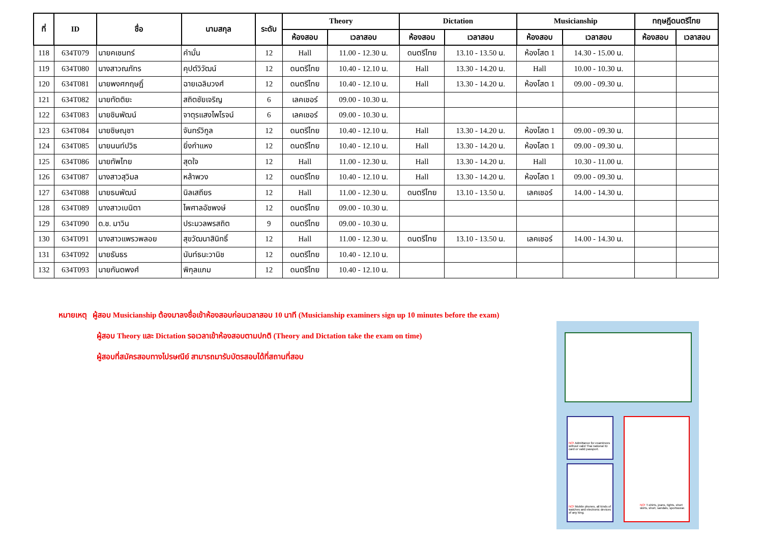| ที่ | ID | ชื่อ | นามสกุล | ระดับ | Theory | | Dictation | | Musicianship | | ทฤษฎีดนตรีไทย | |
| --- | --- | --- | --- | --- | --- | --- | --- | --- | --- | --- | --- | --- |
| | | | | | ห้องสอบ | เวลาสอบ | ห้องสอบ | เวลาสอบ | ห้องสอบ | เวลาสอบ | ห้องสอบ | เวลาสอบ |
| 118 | 634T079 | นายคเชนทร์ | คำมั่น | 12 | Hall | 11.00 - 12.30 น. | ดนตรีไทย | 13.10 - 13.50 น. | ห้องโสต 1 | 14.30 - 15.00 น. | | |
| 119 | 634T080 | นางสาวณภัทร | คุปต์วิวัฒน์ | 12 | ดนตรีไทย | 10.40 - 12.10 น. | Hall | 13.30 - 14.20 น. | Hall | 10.00 - 10.30 น. | | |
| 120 | 634T081 | นายพงศกฤษฎิ์ | ฉายเฉลิมวงศ์ | 12 | ดนตรีไทย | 10.40 - 12.10 น. | Hall | 13.30 - 14.20 น. | ห้องโสต 1 | 09.00 - 09.30 น. | | |
| 121 | 634T082 | นายทัตติยะ | สถิตชัยเจริญ | 6 | เลคเชอร์ | 09.00 - 10.30 น. | | | | | | |
| 122 | 634T083 | นายชินพัฒน์ | จาตุรแสงไพโรจน์ | 6 | เลคเชอร์ | 09.00 - 10.30 น. | | | | | | |
| 123 | 634T084 | นายชิษณุชา | จันทร์วิกูล | 12 | ดนตรีไทย | 10.40 - 12.10 น. | Hall | 13.30 - 14.20 น. | ห้องโสต 1 | 09.00 - 09.30 น. | | |
| 124 | 634T085 | นายนนท์ปวิธ | ยิ่งกำแหง | 12 | ดนตรีไทย | 10.40 - 12.10 น. | Hall | 13.30 - 14.20 น. | ห้องโสต 1 | 09.00 - 09.30 น. | | |
| 125 | 634T086 | นายทัพไทย | สุดใจ | 12 | Hall | 11.00 - 12.30 น. | Hall | 13.30 - 14.20 น. | Hall | 10.30 - 11.00 น. | | |
| 126 | 634T087 | นางสาวสุวิมล | หล้าพวง | 12 | ดนตรีไทย | 10.40 - 12.10 น. | Hall | 13.30 - 14.20 น. | ห้องโสต 1 | 09.00 - 09.30 น. | | |
| 127 | 634T088 | นายธนพัฒน์ | นิลเสถียร | 12 | Hall | 11.00 - 12.30 น. | ดนตรีไทย | 13.10 - 13.50 น. | เลคเชอร์ | 14.00 - 14.30 น. | | |
| 128 | 634T089 | นางสาวเบนิตา | ไพศาลอัชพงษ์ | 12 | ดนตรีไทย | 09.00 - 10.30 น. | | | | | | |
| 129 | 634T090 | ด.ช. มาวิน | ประมวลพรสถิต | 9 | ดนตรีไทย | 09.00 - 10.30 น. | | | | | | |
| 130 | 634T091 | นางสาวแพรวพลอย | สุขวัฒนาสินิทธิ์ | 12 | Hall | 11.00 - 12.30 น. | ดนตรีไทย | 13.10 - 13.50 น. | เลคเชอร์ | 14.00 - 14.30 น. | | |
| 131 | 634T092 | นายธันธร | นันท์ธนะวานิช | 12 | ดนตรีไทย | 10.40 - 12.10 น. | | | | | | |
| 132 | 634T093 | นายกันตพงศ์ | พิกุลแกม | 12 | ดนตรีไทย | 10.40 - 12.10 น. | | | | | | |
หมายเหตุ ผู้สอบ Musicianship ต้องมาลงชื่อเข้าห้องสอบก่อนเวลาสอบ 10 นาที (Musicianship examiners sign up 10 minutes before the exam)
ผู้สอบ Theory และ Dictation รอเวลาเข้าห้องสอบตามปกติ (Theory and Dictation take the exam on time)
ผู้สอบที่สมัครสอบทางไปรษณีย์ สามารถมารับบัตรสอบได้ที่สถานที่สอบ
NO! Admittance for examinees without valid Thai national ID card or valid passport.
NO! Mobile phones, all kinds of watches and electronic devices of any king.
NO! T-shirts, jeans, tights, short skirts, short, sandals, sportswear.